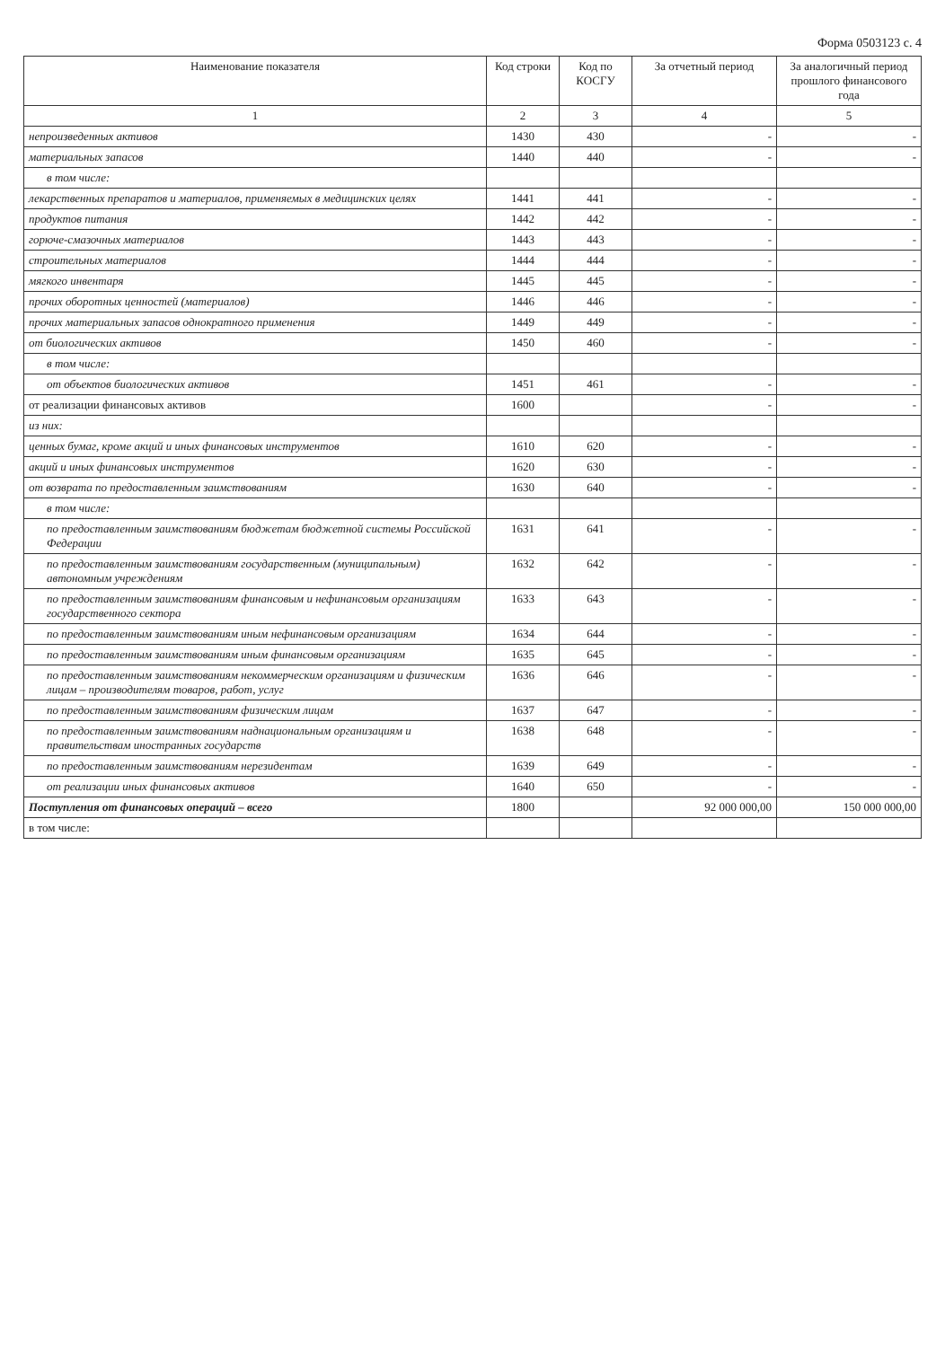Форма 0503123 с. 4
| Наименование показателя | Код строки | Код по КОСГУ | За отчетный период | За аналогичный период прошлого финансового года |
| --- | --- | --- | --- | --- |
| 1 | 2 | 3 | 4 | 5 |
| непроизведенных активов | 1430 | 430 | - | - |
| материальных запасов | 1440 | 440 | - | - |
| в том числе: | | | | |
| лекарственных препаратов и материалов, применяемых в медицинских целях | 1441 | 441 | - | - |
| продуктов питания | 1442 | 442 | - | - |
| горюче-смазочных материалов | 1443 | 443 | - | - |
| строительных материалов | 1444 | 444 | - | - |
| мягкого инвентаря | 1445 | 445 | - | - |
| прочих оборотных ценностей (материалов) | 1446 | 446 | - | - |
| прочих материальных запасов однократного применения | 1449 | 449 | - | - |
| от биологических активов | 1450 | 460 | - | - |
| в том числе: | | | | |
| от объектов биологических активов | 1451 | 461 | - | - |
| от реализации финансовых активов | 1600 | | - | - |
| из них: | | | | |
| ценных бумаг, кроме акций и иных финансовых инструментов | 1610 | 620 | - | - |
| акций и иных финансовых инструментов | 1620 | 630 | - | - |
| от возврата по предоставленным заимствованиям | 1630 | 640 | - | - |
| в том числе: | | | | |
| по предоставленным заимствованиям бюджетам бюджетной системы Российской Федерации | 1631 | 641 | - | - |
| по предоставленным заимствованиям государственным (муниципальным) автономным учреждениям | 1632 | 642 | - | - |
| по предоставленным заимствованиям финансовым и нефинансовым организациям государственного сектора | 1633 | 643 | - | - |
| по предоставленным заимствованиям иным нефинансовым организациям | 1634 | 644 | - | - |
| по предоставленным заимствованиям иным финансовым организациям | 1635 | 645 | - | - |
| по предоставленным заимствованиям некоммерческим организациям и физическим лицам – производителям товаров, работ, услуг | 1636 | 646 | - | - |
| по предоставленным заимствованиям физическим лицам | 1637 | 647 | - | - |
| по предоставленным заимствованиям наднациональным организациям и правительствам иностранных государств | 1638 | 648 | - | - |
| по предоставленным заимствованиям нерезидентам | 1639 | 649 | - | - |
| от реализации иных финансовых активов | 1640 | 650 | - | - |
| Поступления от финансовых операций – всего | 1800 | | 92 000 000,00 | 150 000 000,00 |
| в том числе: | | | | |